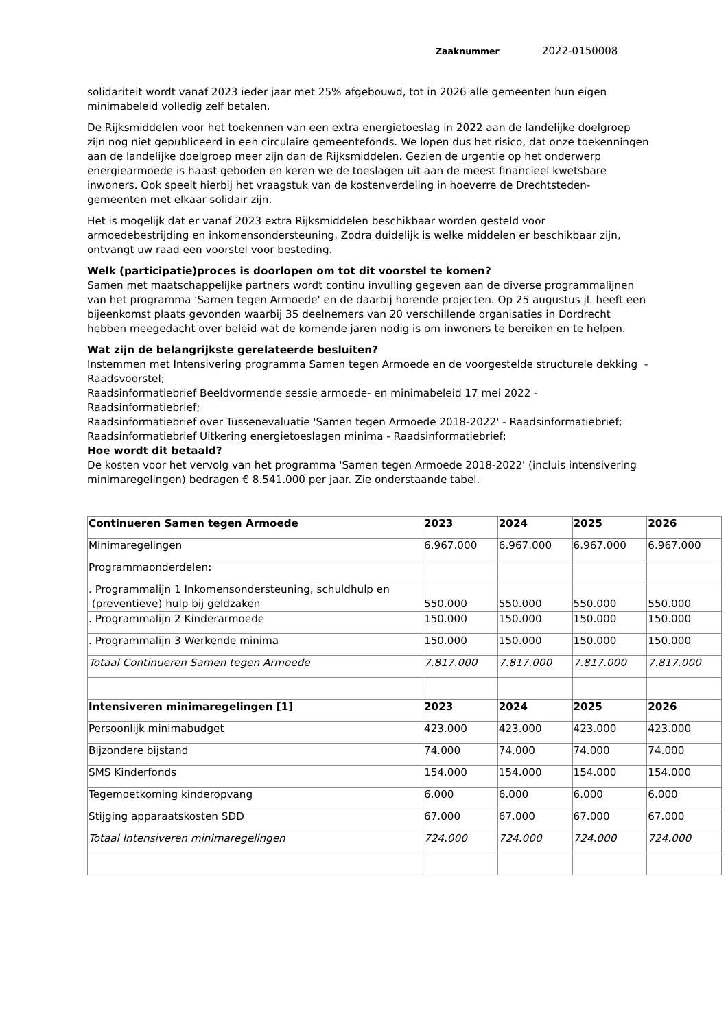Zaaknummer 2022-0150008
solidariteit wordt vanaf 2023 ieder jaar met 25% afgebouwd, tot in 2026 alle gemeenten hun eigen minimabeleid volledig zelf betalen.
De Rijksmiddelen voor het toekennen van een extra energietoeslag in 2022 aan de landelijke doelgroep zijn nog niet gepubliceerd in een circulaire gemeentefonds. We lopen dus het risico, dat onze toekenningen aan de landelijke doelgroep meer zijn dan de Rijksmiddelen. Gezien de urgentie op het onderwerp energiearmoede is haast geboden en keren we de toeslagen uit aan de meest financieel kwetsbare inwoners. Ook speelt hierbij het vraagstuk van de kostenverdeling in hoeverre de Drechtsteden-gemeenten met elkaar solidair zijn.
Het is mogelijk dat er vanaf 2023 extra Rijksmiddelen beschikbaar worden gesteld voor armoedebestrijding en inkomensondersteuning. Zodra duidelijk is welke middelen er beschikbaar zijn, ontvangt uw raad een voorstel voor besteding.
Welk (participatie)proces is doorlopen om tot dit voorstel te komen?
Samen met maatschappelijke partners wordt continu invulling gegeven aan de diverse programmalijnen van het programma 'Samen tegen Armoede' en de daarbij horende projecten. Op 25 augustus jl. heeft een bijeenkomst plaats gevonden waarbij 35 deelnemers van 20 verschillende organisaties in Dordrecht hebben meegedacht over beleid wat de komende jaren nodig is om inwoners te bereiken en te helpen.
Wat zijn de belangrijkste gerelateerde besluiten?
Instemmen met Intensivering programma Samen tegen Armoede en de voorgestelde structurele dekking - Raadsvoorstel;
Raadsinformatiebrief Beeldvormende sessie armoede- en minimabeleid 17 mei 2022 - Raadsinformatiebrief;
Raadsinformatiebrief over Tussenevaluatie 'Samen tegen Armoede 2018-2022' - Raadsinformatiebrief;
Raadsinformatiebrief Uitkering energietoeslagen minima - Raadsinformatiebrief;
Hoe wordt dit betaald?
De kosten voor het vervolg van het programma 'Samen tegen Armoede 2018-2022' (incluis intensivering minimaregelingen) bedragen € 8.541.000 per jaar. Zie onderstaande tabel.
| Continueren Samen tegen Armoede | 2023 | 2024 | 2025 | 2026 |
| Minimaregelingen | 6.967.000 | 6.967.000 | 6.967.000 | 6.967.000 |
| Programmaonderdelen: | | | | |
| . Programmalijn 1 Inkomensondersteuning, schuldhulp en (preventieve) hulp bij geldzaken | 550.000 | 550.000 | 550.000 | 550.000 |
| . Programmalijn 2 Kinderarmoede | 150.000 | 150.000 | 150.000 | 150.000 |
| . Programmalijn 3 Werkende minima | 150.000 | 150.000 | 150.000 | 150.000 |
| Totaal Continueren Samen tegen Armoede | 7.817.000 | 7.817.000 | 7.817.000 | 7.817.000 |
| Intensiveren minimaregelingen [1] | 2023 | 2024 | 2025 | 2026 |
| Persoonlijk minimabudget | 423.000 | 423.000 | 423.000 | 423.000 |
| Bijzondere bijstand | 74.000 | 74.000 | 74.000 | 74.000 |
| SMS Kinderfonds | 154.000 | 154.000 | 154.000 | 154.000 |
| Tegemoetkoming kinderopvang | 6.000 | 6.000 | 6.000 | 6.000 |
| Stijging apparaatskosten SDD | 67.000 | 67.000 | 67.000 | 67.000 |
| Totaal Intensiveren minimaregelingen | 724.000 | 724.000 | 724.000 | 724.000 |